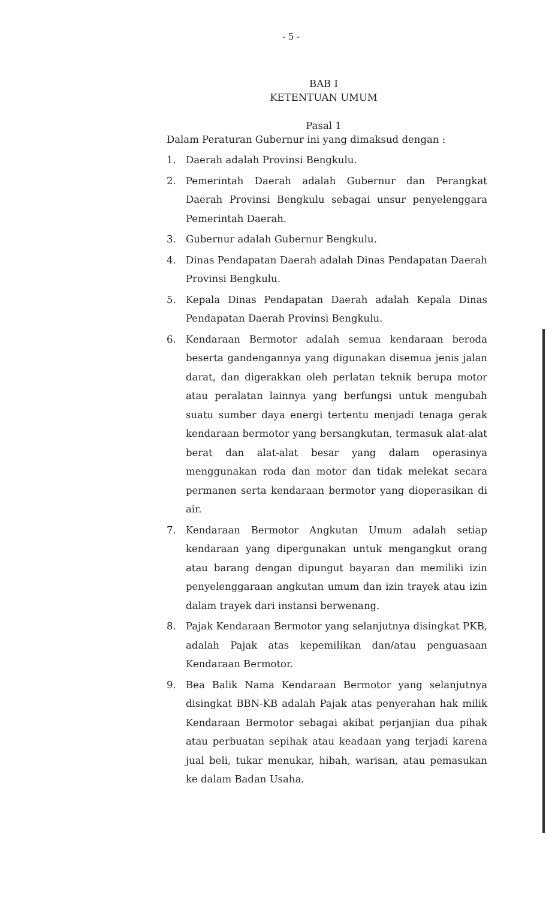- 5 -
BAB I
KETENTUAN UMUM
Pasal 1
Dalam Peraturan Gubernur ini yang dimaksud dengan :
1. Daerah adalah Provinsi Bengkulu.
2. Pemerintah Daerah adalah Gubernur dan Perangkat Daerah Provinsi Bengkulu sebagai unsur penyelenggara Pemerintah Daerah.
3. Gubernur adalah Gubernur Bengkulu.
4. Dinas Pendapatan Daerah adalah Dinas Pendapatan Daerah Provinsi Bengkulu.
5. Kepala Dinas Pendapatan Daerah adalah Kepala Dinas Pendapatan Daerah Provinsi Bengkulu.
6. Kendaraan Bermotor adalah semua kendaraan beroda beserta gandengannya yang digunakan disemua jenis jalan darat, dan digerakkan oleh perlatan teknik berupa motor atau peralatan lainnya yang berfungsi untuk mengubah suatu sumber daya energi tertentu menjadi tenaga gerak kendaraan bermotor yang bersangkutan, termasuk alat-alat berat dan alat-alat besar yang dalam operasinya menggunakan roda dan motor dan tidak melekat secara permanen serta kendaraan bermotor yang dioperasikan di air.
7. Kendaraan Bermotor Angkutan Umum adalah setiap kendaraan yang dipergunakan untuk mengangkut orang atau barang dengan dipungut bayaran dan memiliki izin penyelenggaraan angkutan umum dan izin trayek atau izin dalam trayek dari instansi berwenang.
8. Pajak Kendaraan Bermotor yang selanjutnya disingkat PKB, adalah Pajak atas kepemilikan dan/atau penguasaan Kendaraan Bermotor.
9. Bea Balik Nama Kendaraan Bermotor yang selanjutnya disingkat BBN-KB adalah Pajak atas penyerahan hak milik Kendaraan Bermotor sebagai akibat perjanjian dua pihak atau perbuatan sepihak atau keadaan yang terjadi karena jual beli, tukar menukar, hibah, warisan, atau pemasukan ke dalam Badan Usaha.